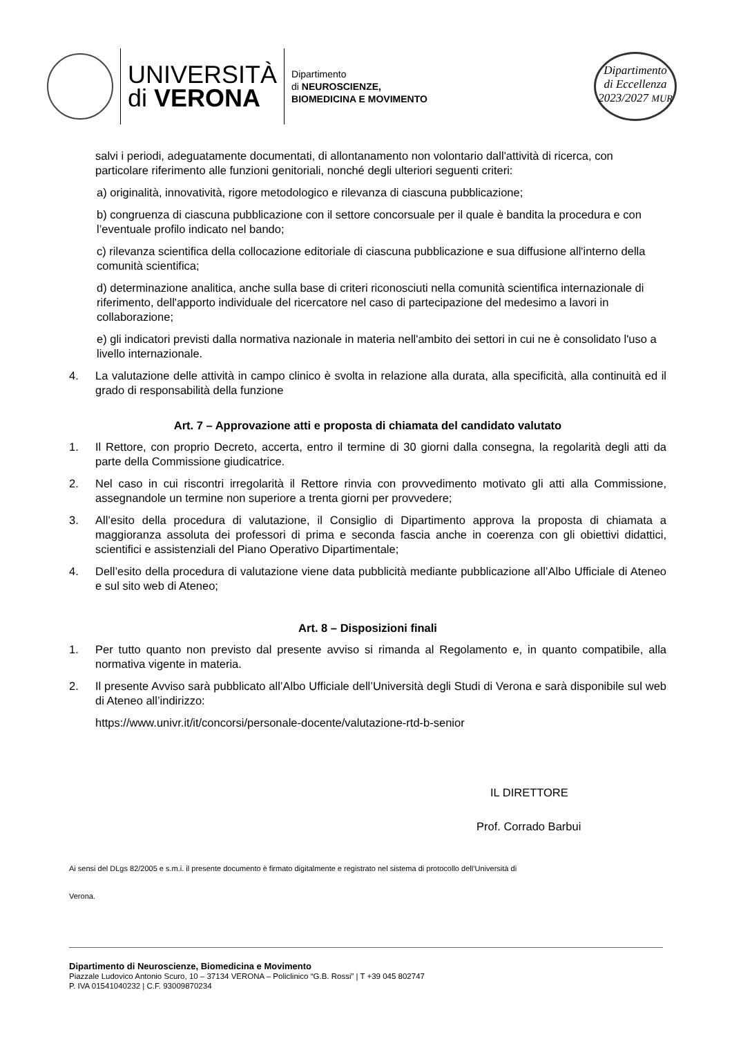UNIVERSITÀ
di VERONA
Dipartimento
di NEUROSCIENZE,
BIOMEDICINA E MOVIMENTO
Dipartimento
di Eccellenza
2023/2027 MUR
salvi i periodi, adeguatamente documentati, di allontanamento non volontario dall'attività di ricerca, con particolare riferimento alle funzioni genitoriali, nonché degli ulteriori seguenti criteri:
a) originalità, innovatività, rigore metodologico e rilevanza di ciascuna pubblicazione;
b) congruenza di ciascuna pubblicazione con il settore concorsuale per il quale è bandita la procedura e con l’eventuale profilo indicato nel bando;
c) rilevanza scientifica della collocazione editoriale di ciascuna pubblicazione e sua diffusione all'interno della comunità scientifica;
d) determinazione analitica, anche sulla base di criteri riconosciuti nella comunità scientifica internazionale di riferimento, dell'apporto individuale del ricercatore nel caso di partecipazione del medesimo a lavori in collaborazione;
e) gli indicatori previsti dalla normativa nazionale in materia nell'ambito dei settori in cui ne è consolidato l'uso a livello internazionale.
4. La valutazione delle attività in campo clinico è svolta in relazione alla durata, alla specificità, alla continuità ed il grado di responsabilità della funzione
Art. 7 – Approvazione atti e proposta di chiamata del candidato valutato
1. Il Rettore, con proprio Decreto, accerta, entro il termine di 30 giorni dalla consegna, la regolarità degli atti da parte della Commissione giudicatrice.
2. Nel caso in cui riscontri irregolarità il Rettore rinvia con provvedimento motivato gli atti alla Commissione, assegnandole un termine non superiore a trenta giorni per provvedere;
3. All’esito della procedura di valutazione, il Consiglio di Dipartimento approva la proposta di chiamata a maggioranza assoluta dei professori di prima e seconda fascia anche in coerenza con gli obiettivi didattici, scientifici e assistenziali del Piano Operativo Dipartimentale;
4. Dell’esito della procedura di valutazione viene data pubblicità mediante pubblicazione all’Albo Ufficiale di Ateneo e sul sito web di Ateneo;
Art. 8 – Disposizioni finali
1. Per tutto quanto non previsto dal presente avviso si rimanda al Regolamento e, in quanto compatibile, alla normativa vigente in materia.
2. Il presente Avviso sarà pubblicato all’Albo Ufficiale dell’Università degli Studi di Verona e sarà disponibile sul web di Ateneo all’indirizzo:
https://www.univr.it/it/concorsi/personale-docente/valutazione-rtd-b-senior
IL DIRETTORE
Prof. Corrado Barbui
Ai sensi del DLgs 82/2005 e s.m.i. il presente documento è firmato digitalmente e registrato nel sistema di protocollo dell’Università di
Verona.
Dipartimento di Neuroscienze, Biomedicina e Movimento
Piazzale Ludovico Antonio Scuro, 10 – 37134 VERONA – Policlinico “G.B. Rossi” | T +39 045 802747
P. IVA 01541040232 | C.F. 93009870234